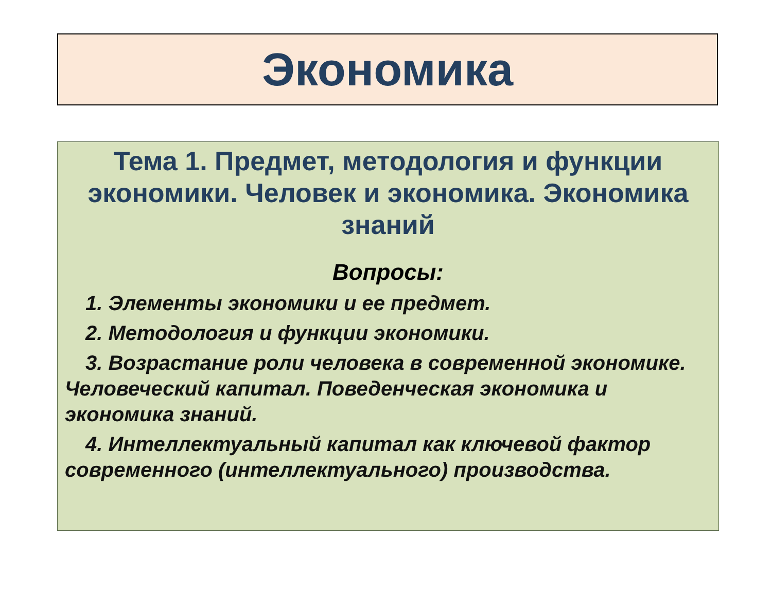Экономика
Тема 1. Предмет, методология и функции экономики. Человек и экономика. Экономика знаний
Вопросы:
1. Элементы экономики и ее предмет.
2. Методология и функции экономики.
3. Возрастание роли человека в современной экономике. Человеческий капитал. Поведенческая экономика и экономика знаний.
4. Интеллектуальный капитал как ключевой фактор современного (интеллектуального) производства.